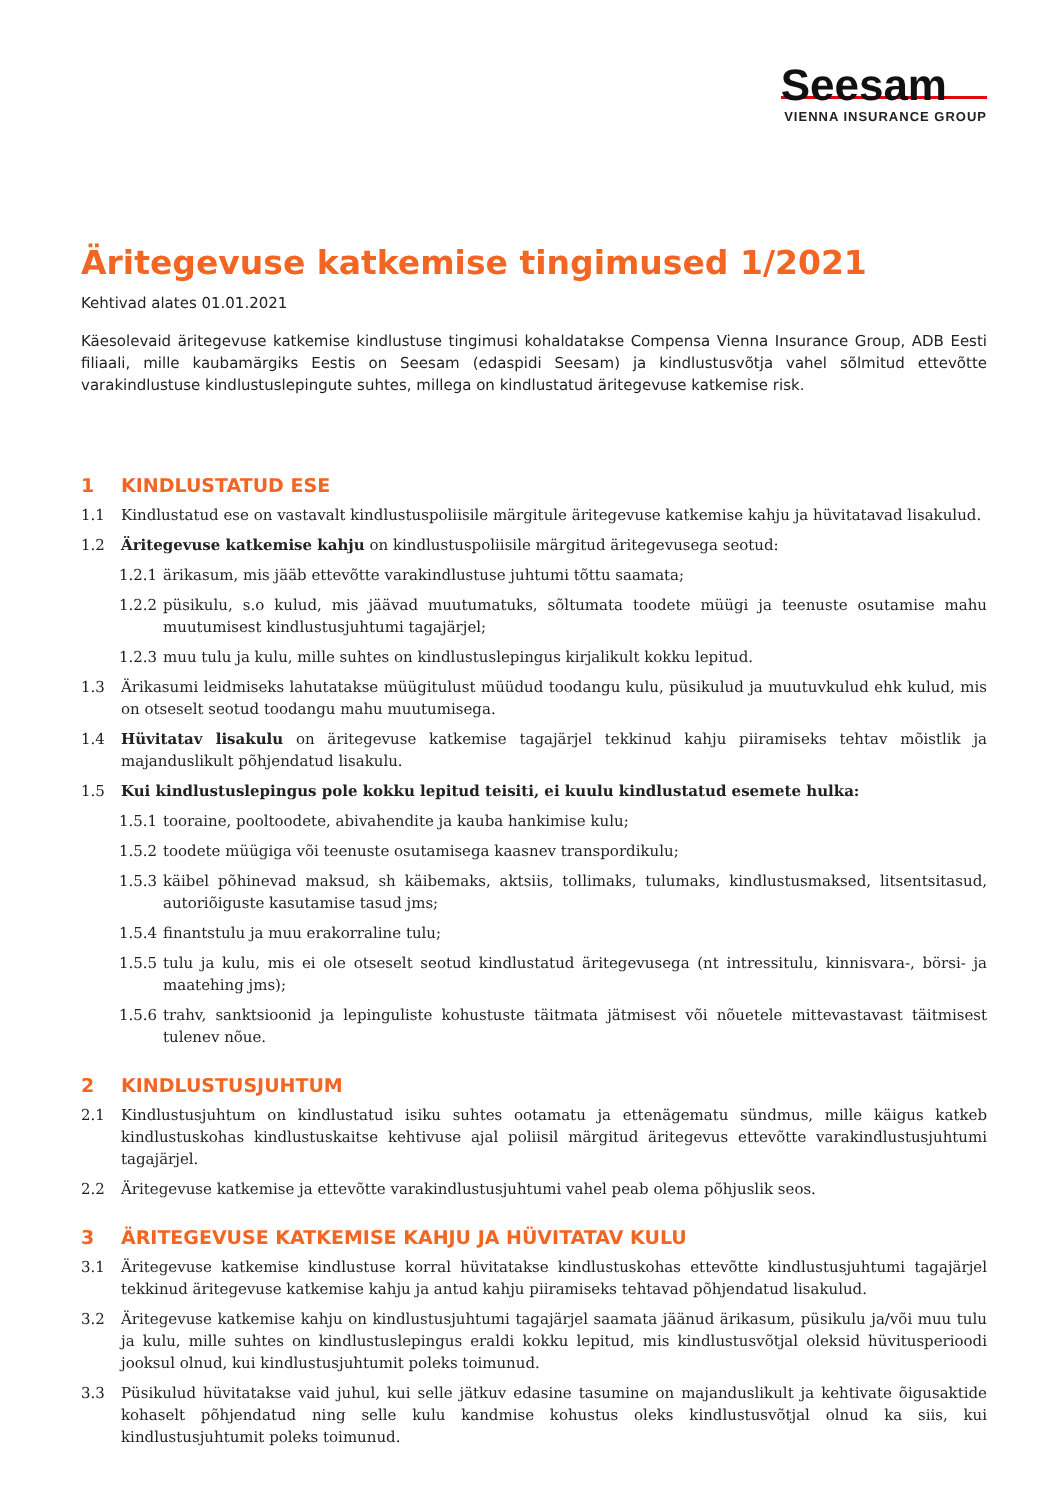Seesam
VIENNA INSURANCE GROUP
Äritegevuse katkemise tingimused 1/2021
Kehtivad alates 01.01.2021
Käesolevaid äritegevuse katkemise kindlustuse tingimusi kohaldatakse Compensa Vienna Insurance Group, ADB Eesti filiaali, mille kaubamärgiks Eestis on Seesam (edaspidi Seesam) ja kindlustusvõtja vahel sõlmitud ettevõtte varakindlustuse kindlustuslepingute suhtes, millega on kindlustatud äritegevuse katkemise risk.
1 KINDLUSTATUD ESE
1.1 Kindlustatud ese on vastavalt kindlustuspoliisile märgitule äritegevuse katkemise kahju ja hüvitatavad lisakulud.
1.2 Äritegevuse katkemise kahju on kindlustuspoliisile märgitud äritegevusega seotud:
1.2.1 ärikasum, mis jääb ettevõtte varakindlustuse juhtumi tõttu saamata;
1.2.2 püsikulu, s.o kulud, mis jäävad muutumatuks, sõltumata toodete müügi ja teenuste osutamise mahu muutumisest kindlustusjuhtumi tagajärjel;
1.2.3 muu tulu ja kulu, mille suhtes on kindlustuslepingus kirjalikult kokku lepitud.
1.3 Ärikasumi leidmiseks lahutatakse müügitulust müüdud toodangu kulu, püsikulud ja muutuvkulud ehk kulud, mis on otseselt seotud toodangu mahu muutumisega.
1.4 Hüvitatav lisakulu on äritegevuse katkemise tagajärjel tekkinud kahju piiramiseks tehtav mõistlik ja majanduslikult põhjendatud lisakulu.
1.5 Kui kindlustuslepingus pole kokku lepitud teisiti, ei kuulu kindlustatud esemete hulka:
1.5.1 tooraine, pooltoodete, abivahendite ja kauba hankimise kulu;
1.5.2 toodete müügiga või teenuste osutamisega kaasnev transpordikulu;
1.5.3 käibel põhinevad maksud, sh käibemaks, aktsiis, tollimaks, tulumaks, kindlustusmaksed, litsentsitasud, autoriõiguste kasutamise tasud jms;
1.5.4 finantstulu ja muu erakorraline tulu;
1.5.5 tulu ja kulu, mis ei ole otseselt seotud kindlustatud äritegevusega (nt intressitulu, kinnisvara-, börsi- ja maatehing jms);
1.5.6 trahv, sanktsioonid ja lepinguliste kohustuste täitmata jätmisest või nõuetele mittevastavast täitmisest tulenev nõue.
2 KINDLUSTUSJUHTUM
2.1 Kindlustusjuhtum on kindlustatud isiku suhtes ootamatu ja ettenägematu sündmus, mille käigus katkeb kindlustuskohas kindlustuskaitse kehtivuse ajal poliisil märgitud äritegevus ettevõtte varakindlustusjuhtumi tagajärjel.
2.2 Äritegevuse katkemise ja ettevõtte varakindlustusjuhtumi vahel peab olema põhjuslik seos.
3 ÄRITEGEVUSE KATKEMISE KAHJU JA HÜVITATAV KULU
3.1 Äritegevuse katkemise kindlustuse korral hüvitatakse kindlustuskohas ettevõtte kindlustusjuhtumi tagajärjel tekkinud äritegevuse katkemise kahju ja antud kahju piiramiseks tehtavad põhjendatud lisakulud.
3.2 Äritegevuse katkemise kahju on kindlustusjuhtumi tagajärjel saamata jäänud ärikasum, püsikulu ja/või muu tulu ja kulu, mille suhtes on kindlustuslepingus eraldi kokku lepitud, mis kindlustusvõtjal oleksid hüvitusperioodi jooksul olnud, kui kindlustusjuhtumit poleks toimunud.
3.3 Püsikulud hüvitatakse vaid juhul, kui selle jätkuv edasine tasumine on majanduslikult ja kehtivate õigusaktide kohaselt põhjendatud ning selle kulu kandmise kohustus oleks kindlustusvõtjal olnud ka siis, kui kindlustusjuhtumit poleks toimunud.